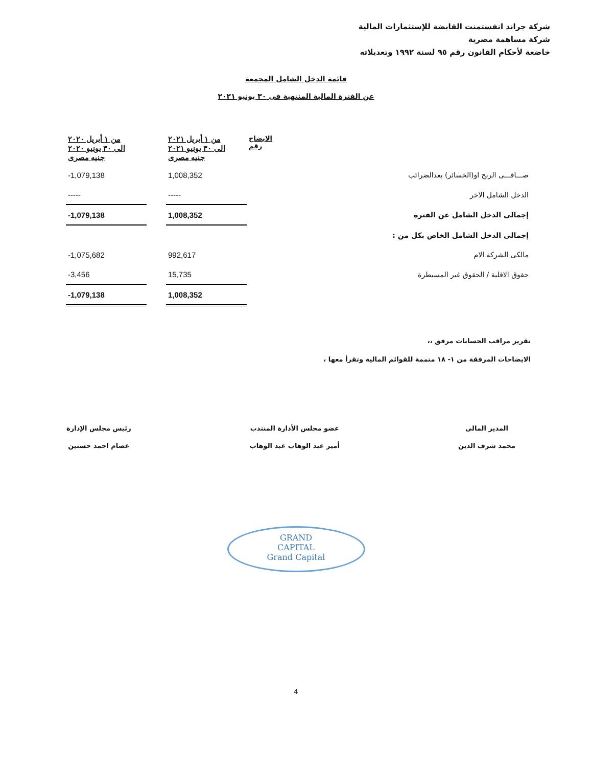شركة جراند انفستمنت القابضة للإستثمارات المالية
شركة مساهمة مصرية
خاضعة لأحكام القانون رقم ٩٥ لسنة ١٩٩٢ وتعديلاته
قائمة الدخل الشامل المجمعة
عن الفترة المالية المنتهية فى ٣٠ يونيو ٢٠٢١
| | الايضاح رقم | من ١ أبريل ٢٠٢١ الى ٣٠ يونيو ٢٠٢١ جنيه مصرى | | من ١ أبريل ٢٠٢٠ الى ٣٠ يونيو ٢٠٢٠ جنيه مصرى |
| صـــافـــى الربح او(الخسائر) بعدالضرائب | | 1,008,352 | | -1,079,138 |
| الدخل الشامل الاخر | | ----- | | ----- |
| إجمالى الدخل الشامل عن الفترة | | 1,008,352 | | -1,079,138 |
| إجمالى الدخل الشامل الخاص بكل من : | | | | |
| مالكى الشركة الام | | 992,617 | | -1,075,682 |
| حقوق الاقلية / الحقوق غير المسيطرة | | 15,735 | | -3,456 |
| | | 1,008,352 | | -1,079,138 |
تقرير مراقب الحسابات مرفق ،،
الايضاحات المرفقة من ١- ١٨ متممة للقوائم المالية وتقرأ معها ،
المدير المالى
محمد شرف الدين
عضو مجلس الأدارة المنتدب
أمير عبد الوهاب عبد الوهاب
رئيس مجلس الإدارة
عصام احمد حسنين
GRAND
CAPITAL
Grand Capital
4